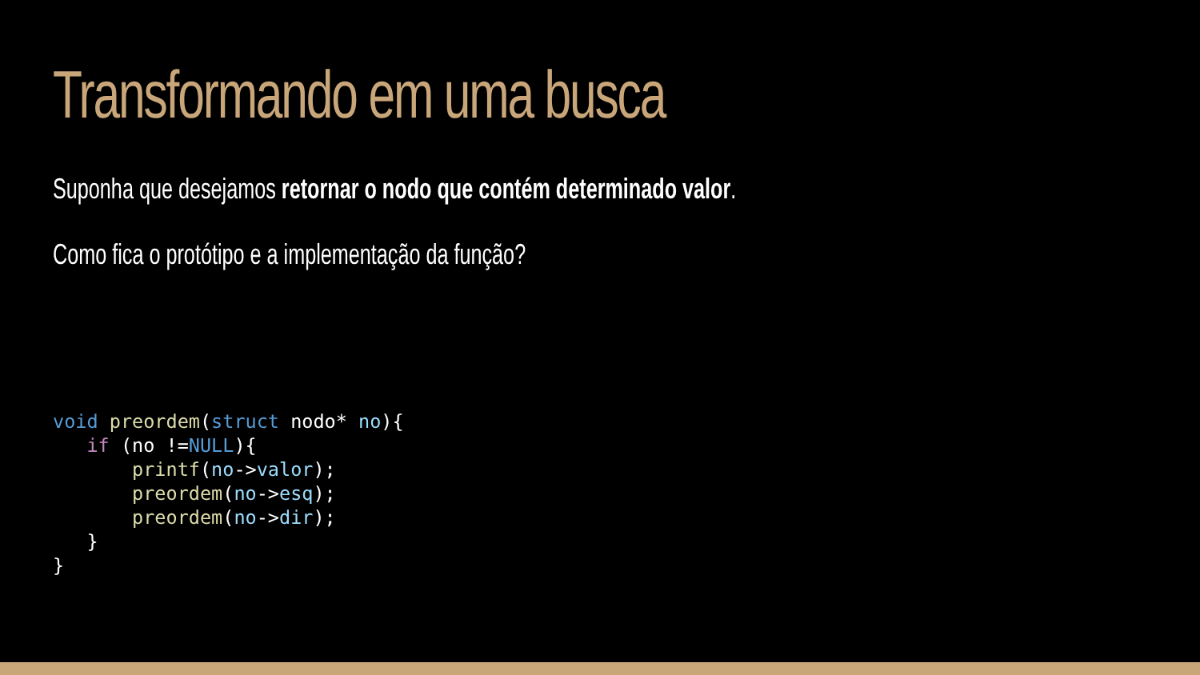Transformando em uma busca
Suponha que desejamos retornar o nodo que contém determinado valor.
Como fica o protótipo e a implementação da função?
void preordem(struct nodo* no){
   if (no !=NULL){
       printf(no->valor);
       preordem(no->esq);
       preordem(no->dir);
   }
}